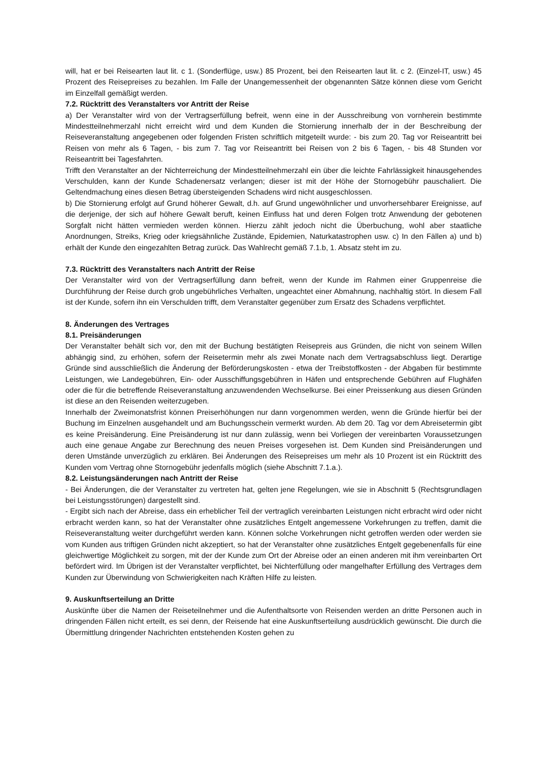will, hat er bei Reisearten laut lit. c 1. (Sonderflüge, usw.) 85 Prozent, bei den Reisearten laut lit. c 2. (Einzel-IT, usw.) 45 Prozent des Reisepreises zu bezahlen. Im Falle der Unangemessenheit der obgenannten Sätze können diese vom Gericht im Einzelfall gemäßigt werden.
7.2. Rücktritt des Veranstalters vor Antritt der Reise
a) Der Veranstalter wird von der Vertragserfüllung befreit, wenn eine in der Ausschreibung von vornherein bestimmte Mindestteilnehmerzahl nicht erreicht wird und dem Kunden die Stornierung innerhalb der in der Beschreibung der Reiseveranstaltung angegebenen oder folgenden Fristen schriftlich mitgeteilt wurde: - bis zum 20. Tag vor Reiseantritt bei Reisen von mehr als 6 Tagen, - bis zum 7. Tag vor Reiseantritt bei Reisen von 2 bis 6 Tagen, - bis 48 Stunden vor Reiseantritt bei Tagesfahrten.
Trifft den Veranstalter an der Nichterreichung der Mindestteilnehmerzahl ein über die leichte Fahrlässigkeit hinausgehendes Verschulden, kann der Kunde Schadenersatz verlangen; dieser ist mit der Höhe der Stornogebühr pauschaliert. Die Geltendmachung eines diesen Betrag übersteigenden Schadens wird nicht ausgeschlossen.
b) Die Stornierung erfolgt auf Grund höherer Gewalt, d.h. auf Grund ungewöhnlicher und unvorhersehbarer Ereignisse, auf die derjenige, der sich auf höhere Gewalt beruft, keinen Einfluss hat und deren Folgen trotz Anwendung der gebotenen Sorgfalt nicht hätten vermieden werden können. Hierzu zählt jedoch nicht die Überbuchung, wohl aber staatliche Anordnungen, Streiks, Krieg oder kriegsähnliche Zustände, Epidemien, Naturkatastrophen usw. c) In den Fällen a) und b) erhält der Kunde den eingezahlten Betrag zurück. Das Wahlrecht gemäß 7.1.b, 1. Absatz steht im zu.
7.3. Rücktritt des Veranstalters nach Antritt der Reise
Der Veranstalter wird von der Vertragserfüllung dann befreit, wenn der Kunde im Rahmen einer Gruppenreise die Durchführung der Reise durch grob ungebührliches Verhalten, ungeachtet einer Abmahnung, nachhaltig stört. In diesem Fall ist der Kunde, sofern ihn ein Verschulden trifft, dem Veranstalter gegenüber zum Ersatz des Schadens verpflichtet.
8. Änderungen des Vertrages
8.1. Preisänderungen
Der Veranstalter behält sich vor, den mit der Buchung bestätigten Reisepreis aus Gründen, die nicht von seinem Willen abhängig sind, zu erhöhen, sofern der Reisetermin mehr als zwei Monate nach dem Vertragsabschluss liegt. Derartige Gründe sind ausschließlich die Änderung der Beförderungskosten - etwa der Treibstoffkosten - der Abgaben für bestimmte Leistungen, wie Landegebühren, Ein- oder Ausschiffungsgebühren in Häfen und entsprechende Gebühren auf Flughäfen oder die für die betreffende Reiseveranstaltung anzuwendenden Wechselkurse. Bei einer Preissenkung aus diesen Gründen ist diese an den Reisenden weiterzugeben.
Innerhalb der Zweimonatsfrist können Preiserhöhungen nur dann vorgenommen werden, wenn die Gründe hierfür bei der Buchung im Einzelnen ausgehandelt und am Buchungsschein vermerkt wurden. Ab dem 20. Tag vor dem Abreisetermin gibt es keine Preisänderung. Eine Preisänderung ist nur dann zulässig, wenn bei Vorliegen der vereinbarten Voraussetzungen auch eine genaue Angabe zur Berechnung des neuen Preises vorgesehen ist. Dem Kunden sind Preisänderungen und deren Umstände unverzüglich zu erklären. Bei Änderungen des Reisepreises um mehr als 10 Prozent ist ein Rücktritt des Kunden vom Vertrag ohne Stornogebühr jedenfalls möglich (siehe Abschnitt 7.1.a.).
8.2. Leistungsänderungen nach Antritt der Reise
- Bei Änderungen, die der Veranstalter zu vertreten hat, gelten jene Regelungen, wie sie in Abschnitt 5 (Rechtsgrundlagen bei Leistungsstörungen) dargestellt sind.
- Ergibt sich nach der Abreise, dass ein erheblicher Teil der vertraglich vereinbarten Leistungen nicht erbracht wird oder nicht erbracht werden kann, so hat der Veranstalter ohne zusätzliches Entgelt angemessene Vorkehrungen zu treffen, damit die Reiseveranstaltung weiter durchgeführt werden kann. Können solche Vorkehrungen nicht getroffen werden oder werden sie vom Kunden aus triftigen Gründen nicht akzeptiert, so hat der Veranstalter ohne zusätzliches Entgelt gegebenenfalls für eine gleichwertige Möglichkeit zu sorgen, mit der der Kunde zum Ort der Abreise oder an einen anderen mit ihm vereinbarten Ort befördert wird. Im Übrigen ist der Veranstalter verpflichtet, bei Nichterfüllung oder mangelhafter Erfüllung des Vertrages dem Kunden zur Überwindung von Schwierigkeiten nach Kräften Hilfe zu leisten.
9. Auskunftserteilung an Dritte
Auskünfte über die Namen der Reiseteilnehmer und die Aufenthaltsorte von Reisenden werden an dritte Personen auch in dringenden Fällen nicht erteilt, es sei denn, der Reisende hat eine Auskunftserteilung ausdrücklich gewünscht. Die durch die Übermittlung dringender Nachrichten entstehenden Kosten gehen zu